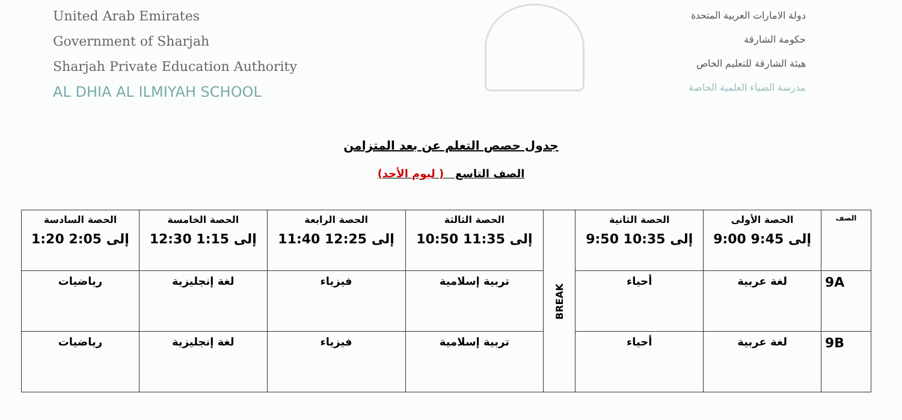United Arab Emirates
Government of Sharjah
Sharjah Private Education Authority
AL DHIA AL ILMIYAH SCHOOL
دولة الامارات العربية المتحدة
حكومة الشارقة
هيئة الشارقة للتعليم الخاص
مدرسة الضياء العلمية الخاصة
جدول حصص التعلم عن بعد المتزامن
الصف التاسع ( ليوم الأحد)
| الصف | الحصة الأولى 9:00 إلى 9:45 | الحصة الثانية 9:50 إلى 10:35 | BREAK | الحصة الثالثة 10:50 إلى 11:35 | الحصة الرابعة 11:40 إلى 12:25 | الحصة الخامسة 12:30 إلى 1:15 | الحصة السادسة 1:20 إلى 2:05 |
| 9A | لغة عربية | أحياء | | تربية إسلامية | فيزياء | لغة إنجليزية | رياضيات |
| 9B | لغة عربية | أحياء | | تربية إسلامية | فيزياء | لغة إنجليزية | رياضيات |